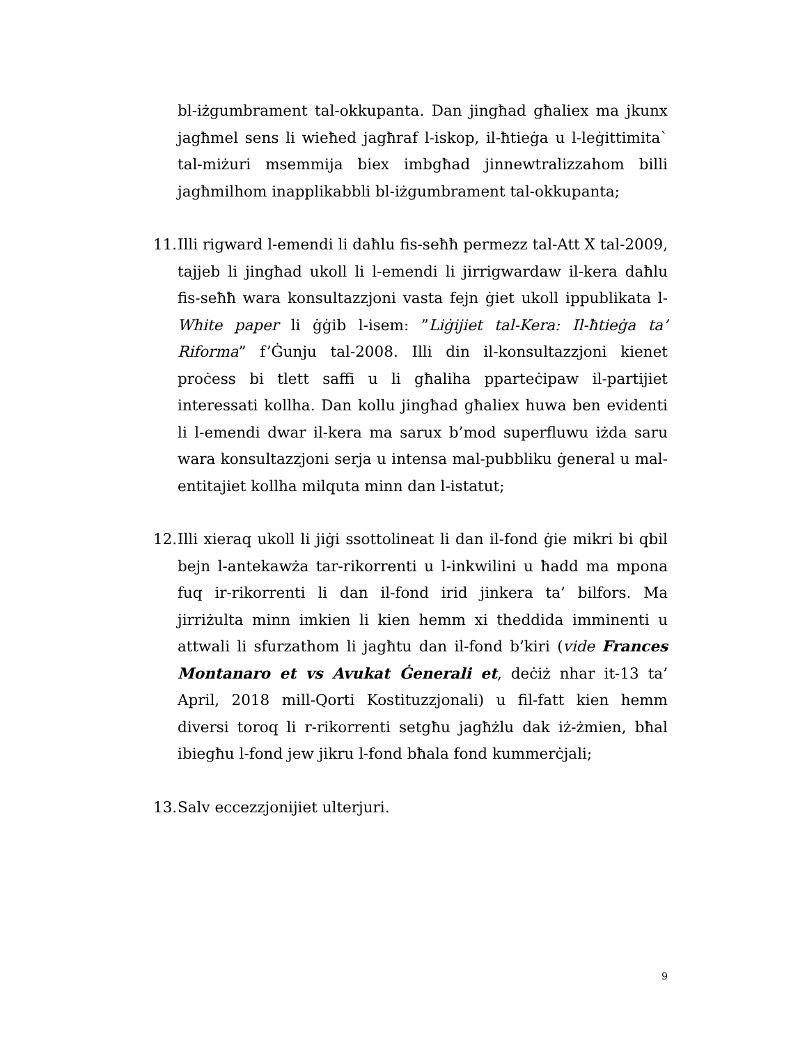bl-iżgumbrament tal-okkupanta. Dan jingħad għaliex ma jkunx jagħmel sens li wieħed jagħraf l-iskop, il-ħtieġa u l-leġittimita` tal-miżuri msemmija biex imbgħad jinnewtralizzahom billi jagħmilhom inapplikabbli bl-iżgumbrament tal-okkupanta;
11.
Illi rigward l-emendi li daħlu fis-seħħ permezz tal-Att X tal-2009, tajjeb li jingħad ukoll li l-emendi li jirrigwardaw il-kera daħlu fis-seħħ wara konsultazzjoni vasta fejn ġiet ukoll ippublikata l-White paper li ġġib l-isem: ”Liġijiet tal-Kera: Il-ħtieġa ta’ Riforma” f’Ġunju tal-2008. Illi din il-konsultazzjoni kienet proċess bi tlett saffi u li għaliha pparteċipaw il-partijiet interessati kollha. Dan kollu jingħad għaliex huwa ben evidenti li l-emendi dwar il-kera ma sarux b’mod superfluwu iżda saru wara konsultazzjoni serja u intensa mal-pubbliku ġeneral u mal-entitajiet kollha milquta minn dan l-istatut;
12.
Illi xieraq ukoll li jiġi ssottolineat li dan il-fond ġie mikri bi qbil bejn l-antekawża tar-rikorrenti u l-inkwilini u ħadd ma mpona fuq ir-rikorrenti li dan il-fond irid jinkera ta’ bilfors. Ma jirriżulta minn imkien li kien hemm xi theddida imminenti u attwali li sfurzathom li jagħtu dan il-fond b’kiri (vide Frances Montanaro et vs Avukat Ġenerali et, deċiż nhar it-13 ta’ April, 2018 mill-Qorti Kostituzzjonali) u fil-fatt kien hemm diversi toroq li r-rikorrenti setgħu jagħżlu dak iż-żmien, bħal ibiegħu l-fond jew jikru l-fond bħala fond kummerċjali;
13.
Salv eccezzjonijiet ulterjuri.
9